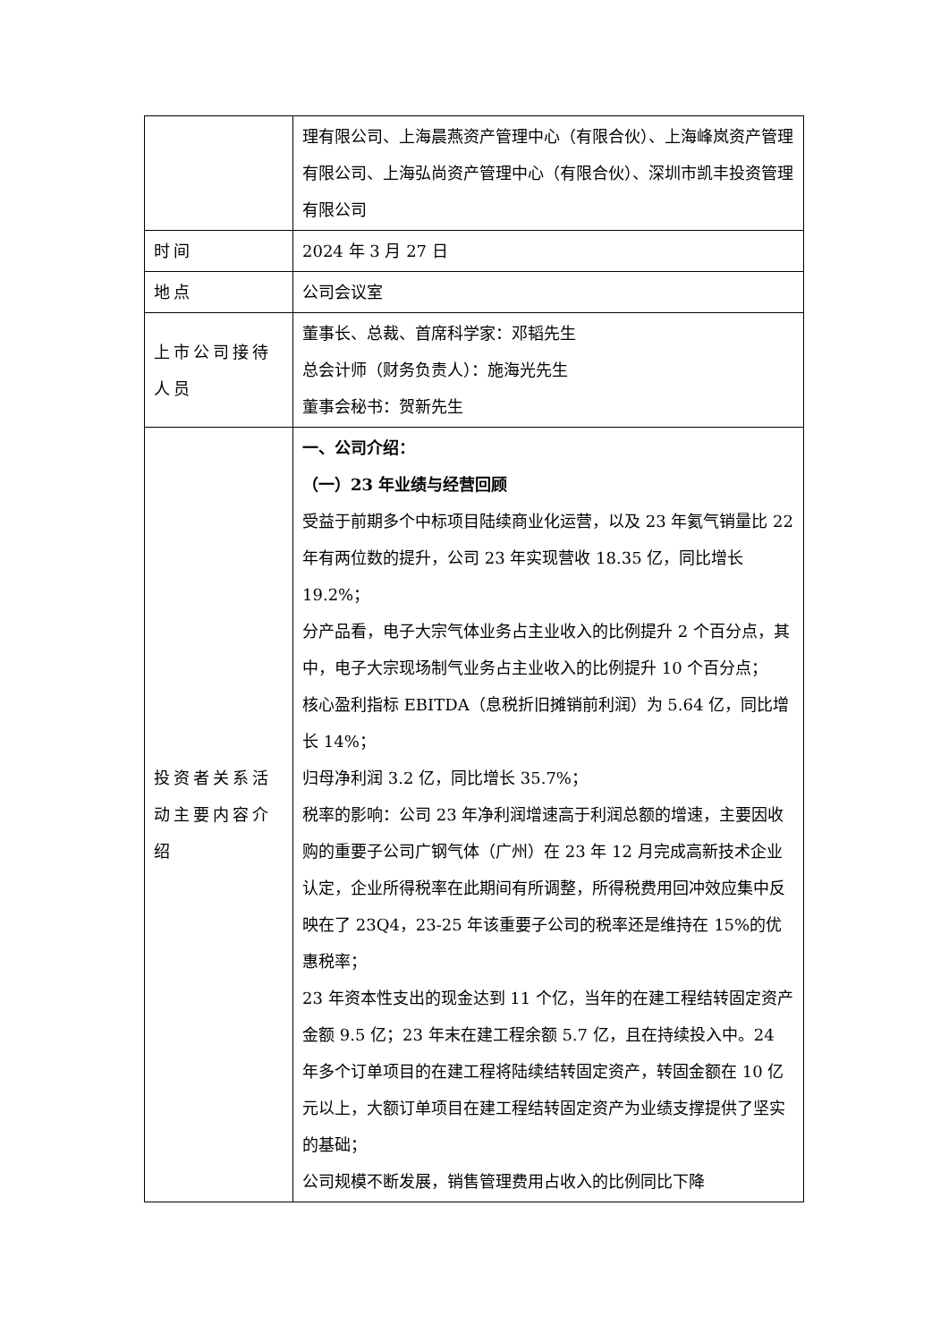| | 理有限公司、上海晨燕资产管理中心（有限合伙）、上海峰岚资产管理有限公司、上海弘尚资产管理中心（有限合伙）、深圳市凯丰投资管理有限公司 |
| 时间 | 2024 年 3 月 27 日 |
| 地点 | 公司会议室 |
| 上市公司接待人员 | 董事长、总裁、首席科学家：邓韬先生 总会计师（财务负责人）：施海光先生 董事会秘书：贺新先生 |
| 投资者关系活动主要内容介绍 | 一、公司介绍： （一）23 年业绩与经营回顾 受益于前期多个中标项目陆续商业化运营，以及 23 年氦气销量比 22 年有两位数的提升，公司 23 年实现营收 18.35 亿，同比增长 19.2%； 分产品看，电子大宗气体业务占主业收入的比例提升 2 个百分点，其中，电子大宗现场制气业务占主业收入的比例提升 10 个百分点； 核心盈利指标 EBITDA（息税折旧摊销前利润）为 5.64 亿，同比增长 14%； 归母净利润 3.2 亿，同比增长 35.7%； 税率的影响：公司 23 年净利润增速高于利润总额的增速，主要因收购的重要子公司广钢气体（广州）在 23 年 12 月完成高新技术企业认定，企业所得税率在此期间有所调整，所得税费用回冲效应集中反映在了 23Q4，23-25 年该重要子公司的税率还是维持在 15%的优惠税率； 23 年资本性支出的现金达到 11 个亿，当年的在建工程结转固定资产金额 9.5 亿；23 年末在建工程余额 5.7 亿，且在持续投入中。24 年多个订单项目的在建工程将陆续结转固定资产，转固金额在 10 亿元以上，大额订单项目在建工程结转固定资产为业绩支撑提供了坚实的基础； 公司规模不断发展，销售管理费用占收入的比例同比下降 |